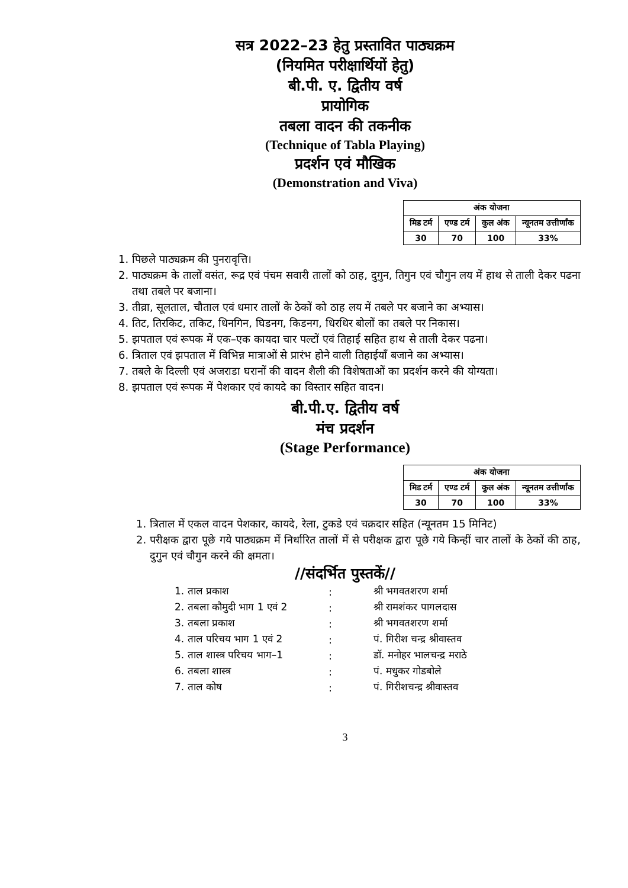सत्र 2022–23 हेतु प्रस्तावित पाठ्यक्रम
(नियमित परीक्षार्थियों हेतु)
बी.पी. ए. द्वितीय वर्ष
प्रायोगिक
तबला वादन की तकनीक
(Technique of Tabla Playing)
प्रदर्शन एवं मौखिक
(Demonstration and Viva)
| अंक योजना | | | |
| --- | --- | --- | --- |
| मिड टर्म | एण्ड टर्म | कुल अंक | न्यूनतम उत्तीर्णांक |
| 30 | 70 | 100 | 33% |
1. पिछले पाठ्यक्रम की पुनरावृत्ति।
2. पाठ्यक्रम के तालों वसंत, रूद्र एवं पंचम सवारी तालों को ठाह, दुगुन, तिगुन एवं चौगुन लय में हाथ से ताली देकर पढना तथा तबले पर बजाना।
3. तीव्रा, सूलताल, चौताल एवं धमार तालों के ठेकों को ठाह लय में तबले पर बजाने का अभ्यास।
4. तिट, तिरकिट, तकिट, धिनगिन, घिडनग, किडनग, धिरधिर बोलों का तबले पर निकास।
5. झपताल एवं रूपक में एक–एक कायदा चार पल्टों एवं तिहाई सहित हाथ से ताली देकर पढना।
6. त्रिताल एवं झपताल में विभिन्न मात्राओं से प्रारंभ होने वाली तिहाईयाँ बजाने का अभ्यास।
7. तबले के दिल्ली एवं अजराडा घरानों की वादन शैली की विशेषताओं का प्रदर्शन करने की योग्यता।
8. झपताल एवं रूपक में पेशकार एवं कायदे का विस्तार सहित वादन।
बी.पी.ए. द्वितीय वर्ष
मंच प्रदर्शन
(Stage Performance)
| अंक योजना | | | |
| --- | --- | --- | --- |
| मिड टर्म | एण्ड टर्म | कुल अंक | न्यूनतम उत्तीर्णांक |
| 30 | 70 | 100 | 33% |
1. त्रिताल में एकल वादन पेशकार, कायदे, रेला, टुकडे एवं चक्रदार सहित (न्यूनतम 15 मिनिट)
2. परीक्षक द्वारा पूछे गये पाठ्यक्रम में निर्धारित तालों में से परीक्षक द्वारा पूछे गये किन्हीं चार तालों के ठेकों की ठाह, दुगुन एवं चौगुन करने की क्षमता।
//संदर्भित पुस्तकें//
| 1. ताल प्रकाश | : | श्री भगवतशरण शर्मा |
| 2. तबला कौमुदी भाग 1 एवं 2 | : | श्री रामशंकर पागलदास |
| 3. तबला प्रकाश | : | श्री भगवतशरण शर्मा |
| 4. ताल परिचय भाग 1 एवं 2 | : | पं. गिरीश चन्द्र श्रीवास्तव |
| 5. ताल शास्त्र परिचय भाग–1 | : | डॉ. मनोहर भालचन्द्र मराठे |
| 6. तबला शास्त्र | : | पं. मधुकर गोडबोले |
| 7. ताल कोष | : | पं. गिरीशचन्द्र श्रीवास्तव |
3